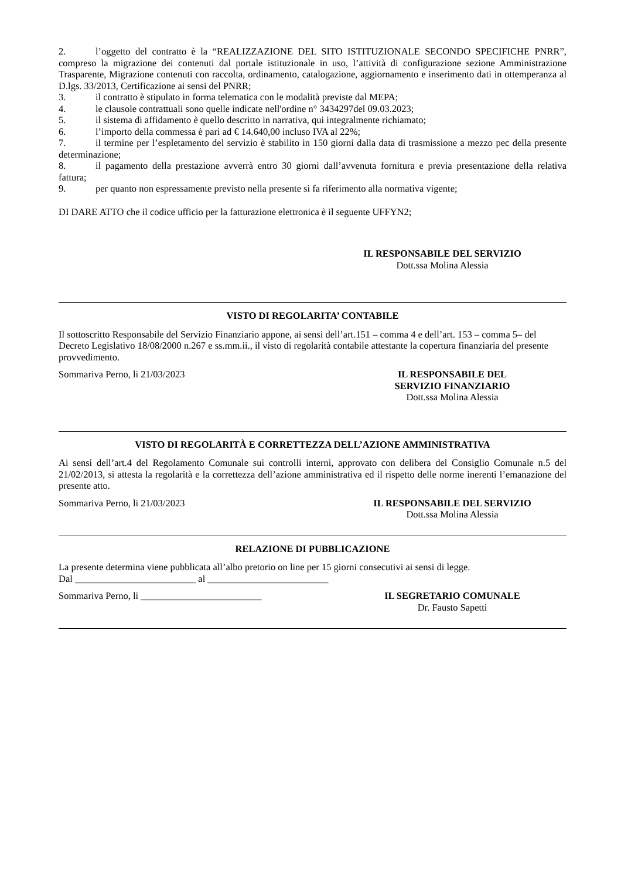2. l’oggetto del contratto è la “REALIZZAZIONE DEL SITO ISTITUZIONALE SECONDO SPECIFICHE PNRR”, compreso la migrazione dei contenuti dal portale istituzionale in uso, l’attività di configurazione sezione Amministrazione Trasparente, Migrazione contenuti con raccolta, ordinamento, catalogazione, aggiornamento e inserimento dati in ottemperanza al D.lgs. 33/2013, Certificazione ai sensi del PNRR;
3. il contratto è stipulato in forma telematica con le modalità previste dal MEPA;
4. le clausole contrattuali sono quelle indicate nell'ordine n° 3434297del 09.03.2023;
5. il sistema di affidamento è quello descritto in narrativa, qui integralmente richiamato;
6. l’importo della commessa è pari ad € 14.640,00 incluso IVA al 22%;
7. il termine per l’espletamento del servizio è stabilito in 150 giorni dalla data di trasmissione a mezzo pec della presente determinazione;
8. il pagamento della prestazione avverrà entro 30 giorni dall’avvenuta fornitura e previa presentazione della relativa fattura;
9. per quanto non espressamente previsto nella presente si fa riferimento alla normativa vigente;
DI DARE ATTO che il codice ufficio per la fatturazione elettronica è il seguente UFFYN2;
IL RESPONSABILE DEL SERVIZIO
Dott.ssa Molina Alessia
VISTO DI REGOLARITA’ CONTABILE
Il sottoscritto Responsabile del Servizio Finanziario appone, ai sensi dell’art.151 – comma 4 e dell’art. 153 – comma 5– del Decreto Legislativo 18/08/2000 n.267 e ss.mm.ii., il visto di regolarità contabile attestante la copertura finanziaria del presente provvedimento.
Sommariva Perno, li 21/03/2023 IL RESPONSABILE DEL
SERVIZIO FINANZIARIO
Dott.ssa Molina Alessia
VISTO DI REGOLARITÀ E CORRETTEZZA DELL’AZIONE AMMINISTRATIVA
Ai sensi dell’art.4 del Regolamento Comunale sui controlli interni, approvato con delibera del Consiglio Comunale n.5 del 21/02/2013, si attesta la regolarità e la correttezza dell’azione amministrativa ed il rispetto delle norme inerenti l’emanazione del presente atto.
Sommariva Perno, li 21/03/2023 IL RESPONSABILE DEL SERVIZIO
Dott.ssa Molina Alessia
RELAZIONE DI PUBBLICAZIONE
La presente determina viene pubblicata all’albo pretorio on line per 15 giorni consecutivi ai sensi di legge.
Dal _________________________ al _________________________
Sommariva Perno, li _________________________ IL SEGRETARIO COMUNALE
Dr. Fausto Sapetti